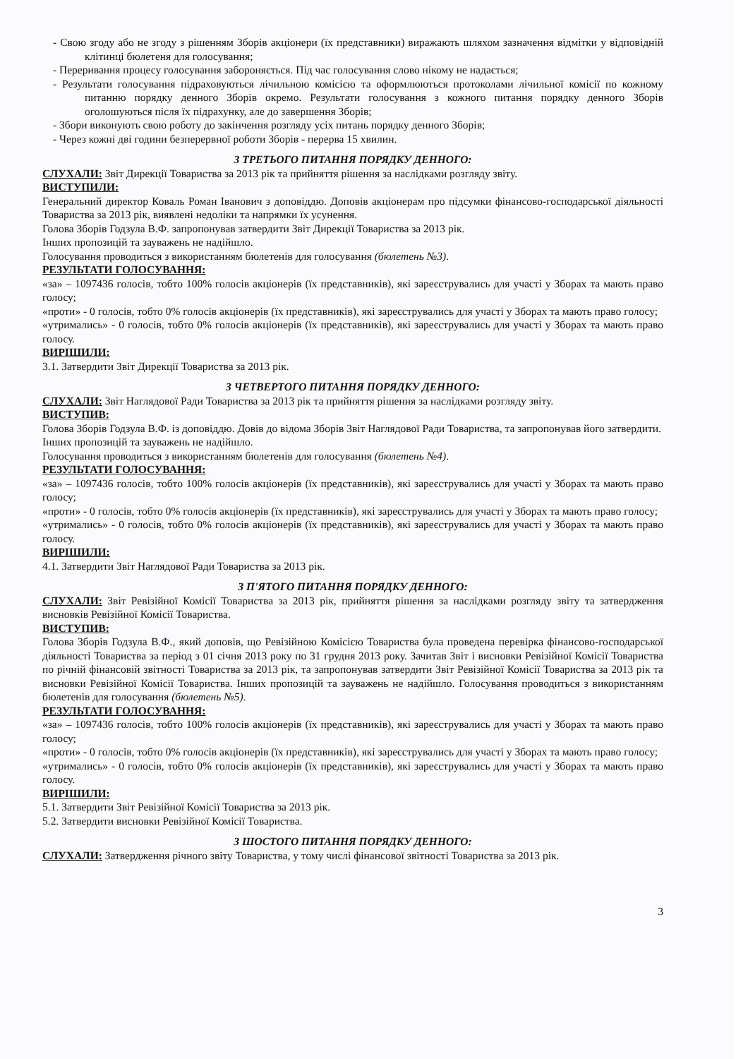- Свою згоду або не згоду з рішенням Зборів акціонери (їх представники) виражають шляхом зазначення відмітки у відповідній клітинці бюлетеня для голосування;
- Переривання процесу голосування забороняється. Під час голосування слово нікому не надається;
- Результати голосування підраховуються лічильною комісією та оформлюються протоколами лічильної комісії по кожному питанню порядку денного Зборів окремо. Результати голосування з кожного питання порядку денного Зборів оголошуються після їх підрахунку, але до завершення Зборів;
- Збори виконують свою роботу до закінчення розгляду усіх питань порядку денного Зборів;
- Через кожні дві години безперервної роботи Зборів - перерва 15 хвилин.
З ТРЕТЬОГО ПИТАННЯ ПОРЯДКУ ДЕННОГО:
СЛУХАЛИ: Звіт Дирекції Товариства за 2013 рік та прийняття рішення за наслідками розгляду звіту.
ВИСТУПИЛИ:
Генеральний директор Коваль Роман Іванович з доповіддю. Доповів акціонерам про підсумки фінансово-господарської діяльності Товариства за 2013 рік, виявлені недоліки та напрямки їх усунення.
Голова Зборів Годзула В.Ф. запропонував затвердити Звіт Дирекції Товариства за 2013 рік.
Інших пропозицій та зауважень не надійшло.
Голосування проводиться з використанням бюлетенів для голосування (бюлетень №3).
РЕЗУЛЬТАТИ ГОЛОСУВАННЯ:
«за» – 1097436 голосів, тобто 100% голосів акціонерів (їх представників), які зареєструвались для участі у Зборах та мають право голосу;
«проти» - 0 голосів, тобто 0% голосів акціонерів (їх представників), які зареєструвались для участі у Зборах та мають право голосу;
«утримались» - 0 голосів, тобто 0% голосів акціонерів (їх представників), які зареєструвались для участі у Зборах та мають право голосу.
ВИРІШИЛИ:
3.1. Затвердити Звіт Дирекції Товариства за 2013 рік.
З ЧЕТВЕРТОГО ПИТАННЯ ПОРЯДКУ ДЕННОГО:
СЛУХАЛИ: Звіт Наглядової Ради Товариства за 2013 рік та прийняття рішення за наслідками розгляду звіту.
ВИСТУПИВ:
Голова Зборів Годзула В.Ф. із доповіддю. Довів до відома Зборів Звіт Наглядової Ради Товариства, та запропонував його затвердити.
Інших пропозицій та зауважень не надійшло.
Голосування проводиться з використанням бюлетенів для голосування (бюлетень №4).
РЕЗУЛЬТАТИ ГОЛОСУВАННЯ:
«за» – 1097436 голосів, тобто 100% голосів акціонерів (їх представників), які зареєструвались для участі у Зборах та мають право голосу;
«проти» - 0 голосів, тобто 0% голосів акціонерів (їх представників), які зареєструвались для участі у Зборах та мають право голосу;
«утримались» - 0 голосів, тобто 0% голосів акціонерів (їх представників), які зареєструвались для участі у Зборах та мають право голосу.
ВИРІШИЛИ:
4.1. Затвердити Звіт Наглядової Ради Товариства за 2013 рік.
З П'ЯТОГО ПИТАННЯ ПОРЯДКУ ДЕННОГО:
СЛУХАЛИ: Звіт Ревізійної Комісії Товариства за 2013 рік, прийняття рішення за наслідками розгляду звіту та затвердження висновків Ревізійної Комісії Товариства.
ВИСТУПИВ:
Голова Зборів Годзула В.Ф., який доповів, що Ревізійною Комісією Товариства була проведена перевірка фінансово-господарської діяльності Товариства за період з 01 січня 2013 року по 31 грудня 2013 року. Зачитав Звіт і висновки Ревізійної Комісії Товариства по річній фінансовій звітності Товариства за 2013 рік, та запропонував затвердити Звіт Ревізійної Комісії Товариства за 2013 рік та висновки Ревізійної Комісії Товариства. Інших пропозицій та зауважень не надійшло. Голосування проводиться з використанням бюлетенів для голосування (бюлетень №5).
РЕЗУЛЬТАТИ ГОЛОСУВАННЯ:
«за» – 1097436 голосів, тобто 100% голосів акціонерів (їх представників), які зареєструвались для участі у Зборах та мають право голосу;
«проти» - 0 голосів, тобто 0% голосів акціонерів (їх представників), які зареєструвались для участі у Зборах та мають право голосу;
«утримались» - 0 голосів, тобто 0% голосів акціонерів (їх представників), які зареєструвались для участі у Зборах та мають право голосу.
ВИРІШИЛИ:
5.1. Затвердити Звіт Ревізійної Комісії Товариства за 2013 рік.
5.2. Затвердити висновки Ревізійної Комісії Товариства.
З ШОСТОГО ПИТАННЯ ПОРЯДКУ ДЕННОГО:
СЛУХАЛИ: Затвердження річного звіту Товариства, у тому числі фінансової звітності Товариства за 2013 рік.
3